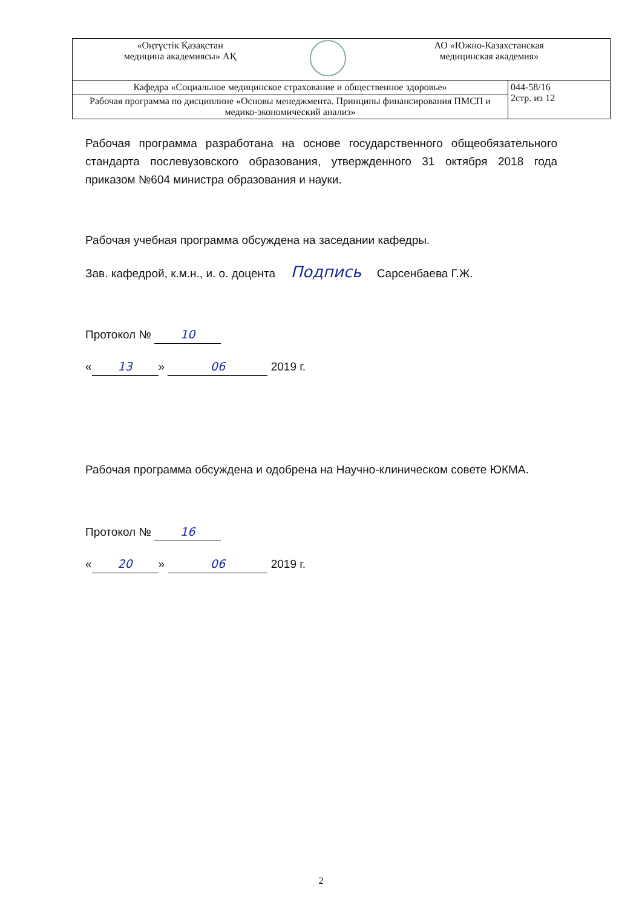| «Оңтүстік Қазақстан медицина академиясы» АҚ | | АО «Южно-Казахстанская медицинская академия» | |
| Кафедра «Социальное медицинское страхование и общественное здоровье» | | | 044-58/16 2стр. из 12 |
| Рабочая программа по дисциплине «Основы менеджмента. Принципы финансирования ПМСП и медико-экономический анализ» | | | |
Рабочая программа разработана на основе государственного общеобязательного стандарта послевузовского образования, утвержденного 31 октября 2018 года приказом №604 министра образования и науки.
Рабочая учебная программа обсуждена на заседании кафедры.
Зав. кафедрой, к.м.н., и. о. доцента Подпись Сарсенбаева Г.Ж.
Протокол № 10
« 13 » 06 2019 г.
Рабочая программа обсуждена и одобрена на Научно-клиническом совете ЮКМА.
Протокол № 16
« 20 » 06 2019 г.
2